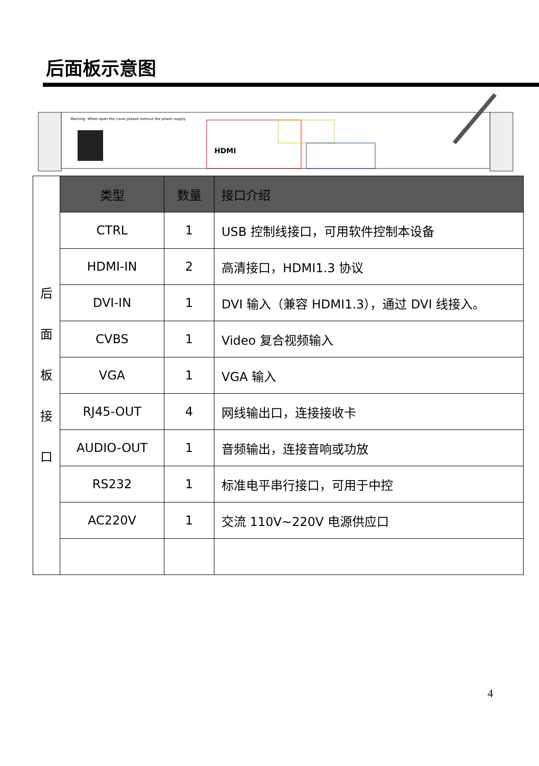后面板示意图
Warning: When open the cover,please remove the power supply.
HDMI
| 后 面 板 接 口 | 类型 | 数量 | 接口介绍 |
| | CTRL | 1 | USB 控制线接口，可用软件控制本设备 |
| | HDMI-IN | 2 | 高清接口，HDMI1.3 协议 |
| | DVI-IN | 1 | DVI 输入（兼容 HDMI1.3），通过 DVI 线接入。 |
| | CVBS | 1 | Video 复合视频输入 |
| | VGA | 1 | VGA 输入 |
| | RJ45-OUT | 4 | 网线输出口，连接接收卡 |
| | AUDIO-OUT | 1 | 音频输出，连接音响或功放 |
| | RS232 | 1 | 标准电平串行接口，可用于中控 |
| | AC220V | 1 | 交流 110V~220V 电源供应口 |
4